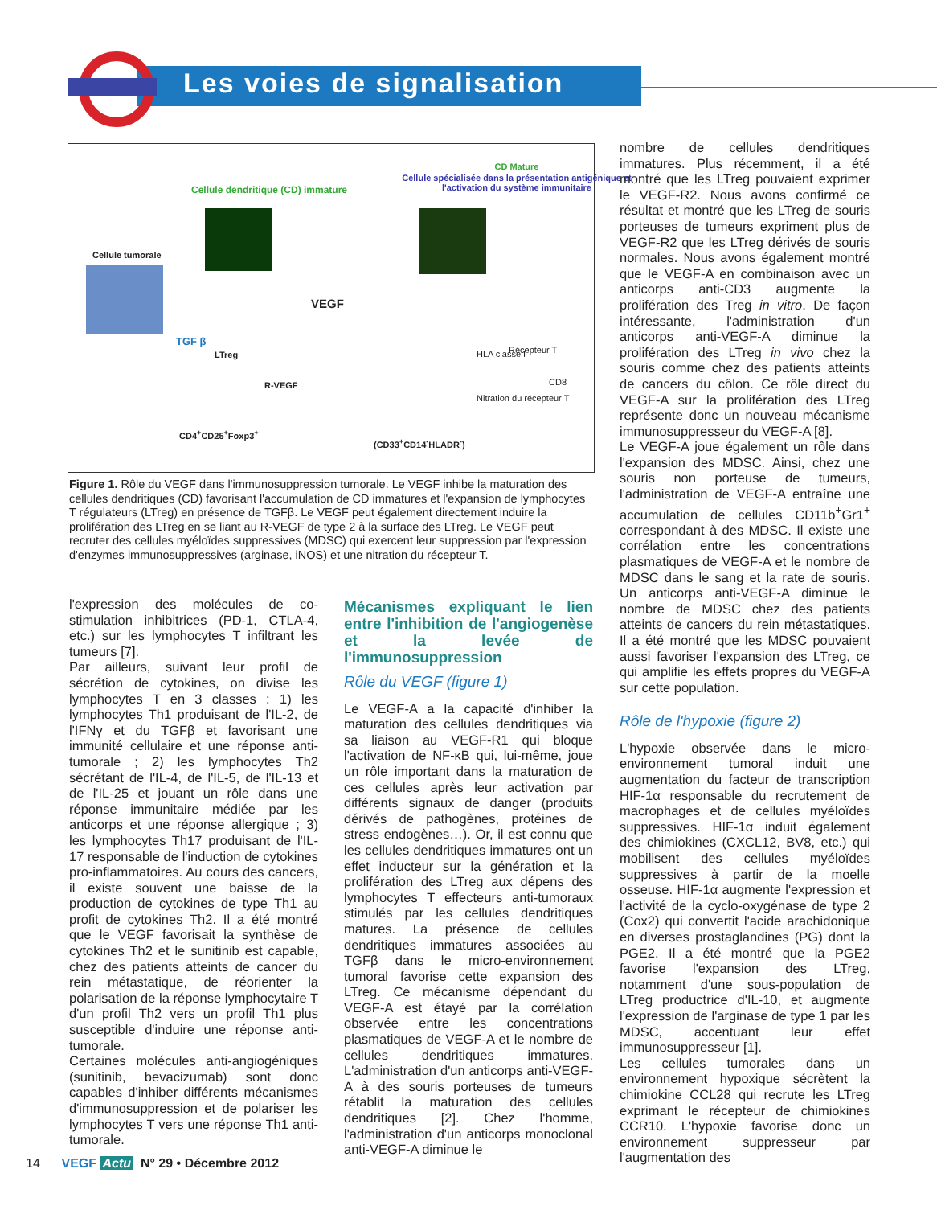Les voies de signalisation
CD Mature
Cellule spécialisée dans la présentation antigénique et l'activation du système immunitaire
Cellule dendritique (CD) immature
Cellule tumorale
TGF β
VEGF
LTreg
R-VEGF
CD4<sup>+</sup>CD25<sup>+</sup>Foxp3<sup>+</sup>
(CD33<sup>+</sup>CD14<sup>-</sup>HLADR<sup>-</sup>)
HLA classe I Récepteur T
CD8
Nitration du récepteur T
Figure 1. Rôle du VEGF dans l'immunosuppression tumorale. Le VEGF inhibe la maturation des cellules dendritiques (CD) favorisant l'accumulation de CD immatures et l'expansion de lymphocytes T régulateurs (LTreg) en présence de TGFβ. Le VEGF peut également directement induire la prolifération des LTreg en se liant au R-VEGF de type 2 à la surface des LTreg. Le VEGF peut recruter des cellules myéloïdes suppressives (MDSC) qui exercent leur suppression par l'expression d'enzymes immunosuppressives (arginase, iNOS) et une nitration du récepteur T.
l'expression des molécules de co-stimulation inhibitrices (PD-1, CTLA-4, etc.) sur les lymphocytes T infiltrant les tumeurs [7].
Par ailleurs, suivant leur profil de sécrétion de cytokines, on divise les lymphocytes T en 3 classes : 1) les lymphocytes Th1 produisant de l'IL-2, de l'IFNγ et du TGFβ et favorisant une immunité cellulaire et une réponse anti-tumorale ; 2) les lymphocytes Th2 sécrétant de l'IL-4, de l'IL-5, de l'IL-13 et de l'IL-25 et jouant un rôle dans une réponse immunitaire médiée par les anticorps et une réponse allergique ; 3) les lymphocytes Th17 produisant de l'IL-17 responsable de l'induction de cytokines pro-inflammatoires. Au cours des cancers, il existe souvent une baisse de la production de cytokines de type Th1 au profit de cytokines Th2. Il a été montré que le VEGF favorisait la synthèse de cytokines Th2 et le sunitinib est capable, chez des patients atteints de cancer du rein métastatique, de réorienter la polarisation de la réponse lymphocytaire T d'un profil Th2 vers un profil Th1 plus susceptible d'induire une réponse anti-tumorale.
Certaines molécules anti-angiogéniques (sunitinib, bevacizumab) sont donc capables d'inhiber différents mécanismes d'immunosuppression et de polariser les lymphocytes T vers une réponse Th1 anti-tumorale.
Mécanismes expliquant le lien entre l'inhibition de l'angiogenèse et la levée de l'immunosuppression
Rôle du VEGF (figure 1)
Le VEGF-A a la capacité d'inhiber la maturation des cellules dendritiques via sa liaison au VEGF-R1 qui bloque l'activation de NF-κB qui, lui-même, joue un rôle important dans la maturation de ces cellules après leur activation par différents signaux de danger (produits dérivés de pathogènes, protéines de stress endogènes…). Or, il est connu que les cellules dendritiques immatures ont un effet inducteur sur la génération et la prolifération des LTreg aux dépens des lymphocytes T effecteurs anti-tumoraux stimulés par les cellules dendritiques matures. La présence de cellules dendritiques immatures associées au TGFβ dans le micro-environnement tumoral favorise cette expansion des LTreg. Ce mécanisme dépendant du VEGF-A est étayé par la corrélation observée entre les concentrations plasmatiques de VEGF-A et le nombre de cellules dendritiques immatures. L'administration d'un anticorps anti-VEGF-A à des souris porteuses de tumeurs rétablit la maturation des cellules dendritiques [2]. Chez l'homme, l'administration d'un anticorps monoclonal anti-VEGF-A diminue le
nombre de cellules dendritiques immatures. Plus récemment, il a été montré que les LTreg pouvaient exprimer le VEGF-R2. Nous avons confirmé ce résultat et montré que les LTreg de souris porteuses de tumeurs expriment plus de VEGF-R2 que les LTreg dérivés de souris normales. Nous avons également montré que le VEGF-A en combinaison avec un anticorps anti-CD3 augmente la prolifération des Treg in vitro. De façon intéressante, l'administration d'un anticorps anti-VEGF-A diminue la prolifération des LTreg in vivo chez la souris comme chez des patients atteints de cancers du côlon. Ce rôle direct du VEGF-A sur la prolifération des LTreg représente donc un nouveau mécanisme immunosuppresseur du VEGF-A [8].
Le VEGF-A joue également un rôle dans l'expansion des MDSC. Ainsi, chez une souris non porteuse de tumeurs, l'administration de VEGF-A entraîne une accumulation de cellules CD11b<sup>+</sup>Gr1<sup>+</sup> correspondant à des MDSC. Il existe une corrélation entre les concentrations plasmatiques de VEGF-A et le nombre de MDSC dans le sang et la rate de souris. Un anticorps anti-VEGF-A diminue le nombre de MDSC chez des patients atteints de cancers du rein métastatiques. Il a été montré que les MDSC pouvaient aussi favoriser l'expansion des LTreg, ce qui amplifie les effets propres du VEGF-A sur cette population.
Rôle de l'hypoxie (figure 2)
L'hypoxie observée dans le micro-environnement tumoral induit une augmentation du facteur de transcription HIF-1α responsable du recrutement de macrophages et de cellules myéloïdes suppressives. HIF-1α induit également des chimiokines (CXCL12, BV8, etc.) qui mobilisent des cellules myéloïdes suppressives à partir de la moelle osseuse. HIF-1α augmente l'expression et l'activité de la cyclo-oxygénase de type 2 (Cox2) qui convertit l'acide arachidonique en diverses prostaglandines (PG) dont la PGE2. Il a été montré que la PGE2 favorise l'expansion des LTreg, notamment d'une sous-population de LTreg productrice d'IL-10, et augmente l'expression de l'arginase de type 1 par les MDSC, accentuant leur effet immunosuppresseur [1].
Les cellules tumorales dans un environnement hypoxique sécrètent la chimiokine CCL28 qui recrute les LTreg exprimant le récepteur de chimiokines CCR10. L'hypoxie favorise donc un environnement suppresseur par l'augmentation des
14 VEGF Actu N° 29 • Décembre 2012